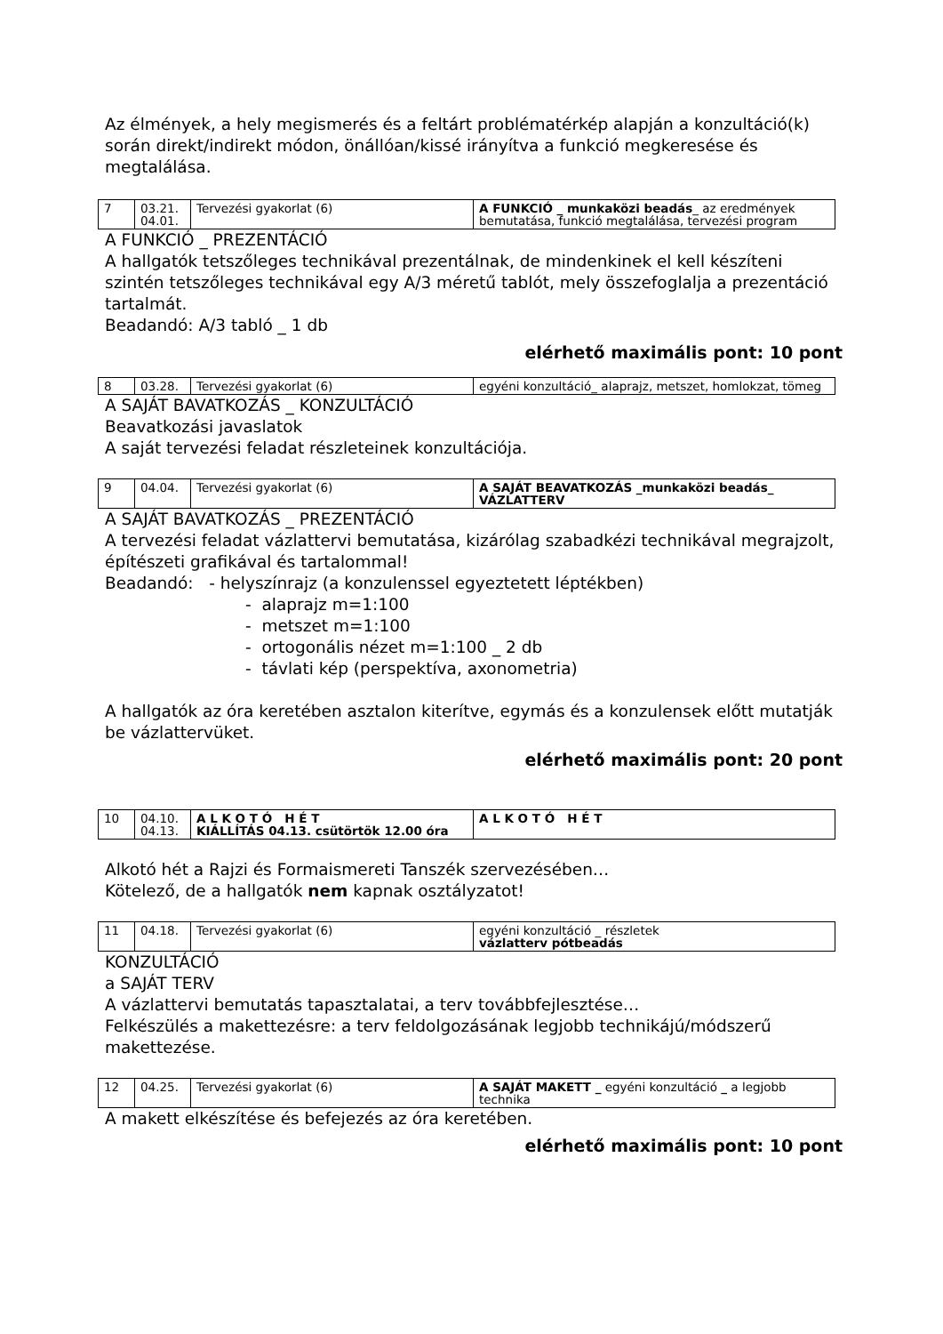Az élmények, a hely megismerés és a feltárt problématérkép alapján a konzultáció(k) során direkt/indirekt módon, önállóan/kissé irányítva a funkció megkeresése és megtalálása.
| 7 | 03.21. 04.01. | Tervezési gyakorlat (6) | A FUNKCIÓ _ munkaközi beadás _ az eredmények bemutatása, funkció megtalálása, tervezési program |
A FUNKCIÓ _ PREZENTÁCIÓ
A hallgatók tetszőleges technikával prezentálnak, de mindenkinek el kell készíteni szintén tetszőleges technikával egy A/3 méretű tablót, mely összefoglalja a prezentáció tartalmát.
Beadandó: A/3 tabló _ 1 db
elérhető maximális pont: 10 pont
| 8 | 03.28. | Tervezési gyakorlat (6) | egyéni konzultáció_ alaprajz, metszet, homlokzat, tömeg |
A SAJÁT BAVATKOZÁS _ KONZULTÁCIÓ
Beavatkozási javaslatok
A saját tervezési feladat részleteinek konzultációja.
| 9 | 04.04. | Tervezési gyakorlat (6) | A SAJÁT BEAVATKOZÁS _munkaközi beadás_ VÁZLATTERV |
A SAJÁT BAVATKOZÁS _ PREZENTÁCIÓ
A tervezési feladat vázlattervi bemutatása, kizárólag szabadkézi technikával megrajzolt, építészeti grafikával és tartalommal!
Beadandó: - helyszínrajz (a konzulenssel egyeztetett léptékben)
- alaprajz m=1:100
- metszet m=1:100
- ortogonális nézet m=1:100 _ 2 db
- távlati kép (perspektíva, axonometria)
A hallgatók az óra keretében asztalon kiterítve, egymás és a konzulensek előtt mutatják be vázlattervüket.
elérhető maximális pont: 20 pont
| 10 | 04.10. 04.13. | A L K O T Ó H É T KIÁLLÍTÁS 04.13. csütörtök 12.00 óra | A L K O T Ó H É T |
Alkotó hét a Rajzi és Formaismereti Tanszék szervezésében…
Kötelező, de a hallgatók nem kapnak osztályzatot!
| 11 | 04.18. | Tervezési gyakorlat (6) | egyéni konzultáció _ részletek vázlatterv pótbeadás |
KONZULTÁCIÓ
a SAJÁT TERV
A vázlattervi bemutatás tapasztalatai, a terv továbbfejlesztése…
Felkészülés a makettezésre: a terv feldolgozásának legjobb technikájú/módszerű makettezése.
| 12 | 04.25. | Tervezési gyakorlat (6) | A SAJÁT MAKETT _ egyéni konzultáció _ a legjobb technika |
A makett elkészítése és befejezés az óra keretében.
elérhető maximális pont: 10 pont